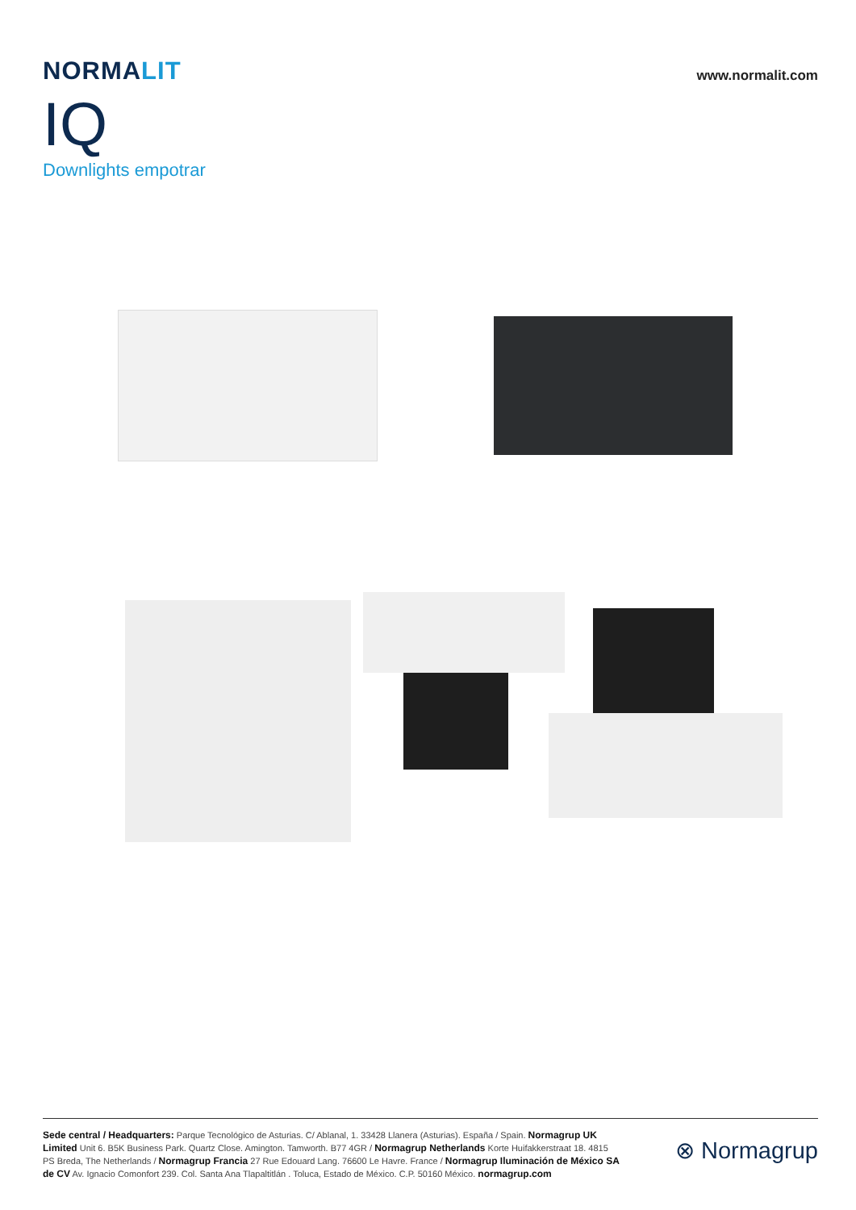NORMALIT
www.normalit.com
IQ
Downlights empotrar
Sede central / Headquarters: Parque Tecnológico de Asturias. C/ Ablanal, 1. 33428 Llanera (Asturias). España / Spain. Normagrup UK Limited Unit 6. B5K Business Park. Quartz Close. Amington. Tamworth. B77 4GR / Normagrup Netherlands Korte Huifakkerstraat 18. 4815 PS Breda, The Netherlands / Normagrup Francia 27 Rue Edouard Lang. 76600 Le Havre. France / Normagrup Iluminación de México SA de CV Av. Ignacio Comonfort 239. Col. Santa Ana Tlapaltitlán . Toluca, Estado de México. C.P. 50160 México. normagrup.com
⊗ Normagrup